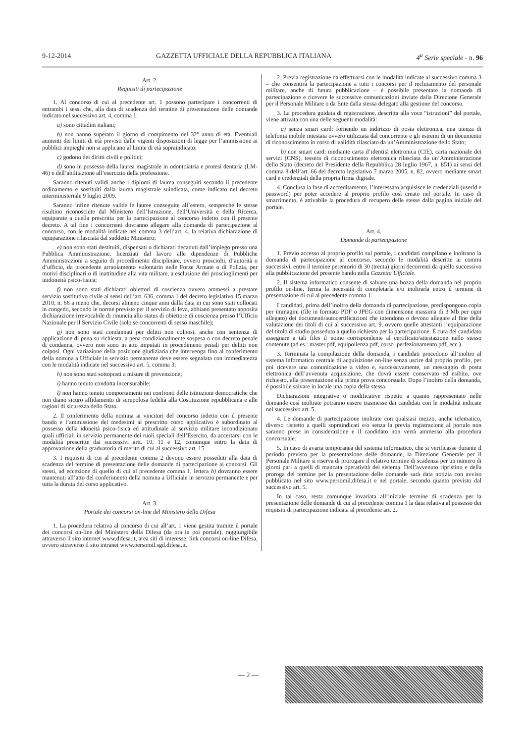9-12-2014 GAZZETTA UFFICIALE DELLA REPUBBLICA ITALIANA 4<sup>a</sup> Serie speciale - n. 96
Art. 2.
Requisiti di partecipazione
1. Al concorso di cui al precedente art. 1 possono partecipare i concorrenti di entrambi i sessi che, alla data di scadenza del termine di presentazione delle domande indicato nel successivo art. 4, comma 1:
a) sono cittadini italiani;
b) non hanno superato il giorno di compimento del 32° anno di età. Eventuali aumenti dei limiti di età previsti dalle vigenti disposizioni di legge per l’ammissione ai pubblici impieghi non si applicano al limite di età sopraindicato;
c) godono dei diritti civili e politici;
d) sono in possesso della laurea magistrale in odontoiatria e protesi dentaria (LM-46) e dell’abilitazione all’esercizio della professione.
Saranno ritenuti validi anche i diplomi di laurea conseguiti secondo il precedente ordinamento e sostituiti dalla laurea magistrale suindicata, come indicato nel decreto interministeriale 9 luglio 2009.
Saranno infine ritenute valide le lauree conseguite all’estero, sempreché le stesse risultino riconosciute dal Ministero dell’Istruzione, dell’Università e della Ricerca, equiparate a quella prescritta per la partecipazione al concorso indetto con il presente decreto. A tal fine i concorrenti dovranno allegare alla domanda di partecipazione al concorso, con le modalità indicate nel comma 3 dell’art. 4, la relativa dichiarazione di equiparazione rilasciata dal suddetto Ministero;
e) non sono stati destituiti, dispensati o dichiarati decaduti dall’impiego presso una Pubblica Amministrazione, licenziati dal lavoro alle dipendenze di Pubbliche Amministrazioni a seguito di procedimento disciplinare, ovvero prosciolti, d’autorità o d’ufficio, da precedente arruolamento volontario nelle Forze Armate o di Polizia, per motivi disciplinari o di inattitudine alla vita militare, a esclusione dei proscioglimenti per inidoneità psico-fisica;
f) non sono stati dichiarati obiettori di coscienza ovvero ammessi a prestare servizio sostitutivo civile ai sensi dell’art. 636, comma 1 del decreto legislativo 15 marzo 2010, n. 66 a meno che, decorsi almeno cinque anni dalla data in cui sono stati collocati in congedo, secondo le norme previste per il servizio di leva, abbiano presentato apposita dichiarazione irrevocabile di rinuncia allo status di obiettore di coscienza presso l’Ufficio Nazionale per il Servizio Civile (solo se concorrenti di sesso maschile);
g) non sono stati condannati per delitti non colposi, anche con sentenza di applicazione di pena su richiesta, a pena condizionalmente sospesa o con decreto penale di condanna, ovvero non sono in atto imputati in procedimenti penali per delitti non colposi. Ogni variazione della posizione giudiziaria che intervenga fino al conferimento della nomina a Ufficiale in servizio permanente deve essere segnalata con immediatezza con le modalità indicate nel successivo art. 5, comma 3;
h) non sono stati sottoposti a misure di prevenzione;
i) hanno tenuto condotta incensurabile;
l) non hanno tenuto comportamenti nei confronti delle istituzioni democratiche che non diano sicuro affidamento di scrupolosa fedeltà alla Costituzione repubblicana e alle ragioni di sicurezza dello Stato.
2. Il conferimento della nomina ai vincitori del concorso indetto con il presente bando e l’ammissione dei medesimi al prescritto corso applicativo è subordinato al possesso della idoneità psico-fisica ed attitudinale al servizio militare incondizionato quali ufficiali in servizio permanente dei ruoli speciali dell’Esercito, da accertarsi con le modalità prescritte dai successivi artt. 10, 11 e 12, comunque entro la data di approvazione della graduatoria di merito di cui al successivo art. 15.
3. I requisiti di cui al precedente comma 2 devono essere posseduti alla data di scadenza del termine di presentazione delle domande di partecipazione ai concorsi. Gli stessi, ad eccezione di quello di cui al precedente comma 1, lettera b) dovranno essere mantenuti all’atto del conferimento della nomina a Ufficiale in servizio permanente e per tutta la durata del corso applicativo.
Art. 3.
Portale dei concorsi on-line del Ministero della Difesa
1. La procedura relativa al concorso di cui all’art. 1 viene gestita tramite il portale dei concorsi on-line del Ministero della Difesa (da ora in poi portale), raggiungibile attraverso il sito internet www.difesa.it, area siti di interesse, link concorsi on-line Difesa, ovvero attraverso il sito intranet www.persomil.sgd.difesa.it.
2. Previa registrazione da effettuarsi con le modalità indicate al successivo comma 3 – che consentirà la partecipazione a tutti i concorsi per il reclutamento del personale militare, anche di futura pubblicazione – è possibile presentare la domanda di partecipazione e ricevere le successive comunicazioni inviate dalla Direzione Generale per il Personale Militare o da Ente dalla stessa delegato alla gestione del concorso.
3. La procedura guidata di registrazione, descritta alla voce “istruzioni” del portale, viene attivata con una delle seguenti modalità:
a) senza smart card: fornendo un indirizzo di posta elettronica, una utenza di telefonia mobile intestata ovvero utilizzata dal concorrente e gli estremi di un documento di riconoscimento in corso di validità rilasciato da un’Amministrazione dello Stato;
b) con smart card: mediante carta d’identità elettronica (CIE), carta nazionale dei servizi (CNS), tessera di riconoscimento elettronica rilasciata da un’Amministrazione dello Stato (decreto del Presidente della Repubblica 28 luglio 1967, n. 851) ai sensi del comma 8 dell’art. 66 del decreto legislativo 7 marzo 2005, n. 82, ovvero mediante smart card e credenziali della propria firma digitale.
4. Conclusa la fase di accreditamento, l’interessato acquisisce le credenziali (userid e password) per poter accedere al proprio profilo così creato nel portale. In caso di smarrimento, è attivabile la procedura di recupero delle stesse dalla pagina iniziale del portale.
Art. 4.
Domande di partecipazione
1. Previo accesso al proprio profilo sul portale, i candidati compilano e inoltrano la domanda di partecipazione al concorso, secondo le modalità descritte ai commi successivi, entro il termine perentorio di 30 (trenta) giorni decorrenti da quello successivo alla pubblicazione del presente bando nella Gazzetta Ufficiale.
2. Il sistema informatico consente di salvare una bozza della domanda nel proprio profilo on-line, ferma la necessità di completarla e/o inoltrarla entro il termine di presentazione di cui al precedente comma 1.
I candidati, prima dell’inoltro della domanda di partecipazione, predispongono copia per immagini (file in formato PDF o JPEG con dimensione massima di 3 Mb per ogni allegato) dei documenti/autocertificazioni che intendono o devono allegare al fine della valutazione dei titoli di cui al successivo art. 9, ovvero quelle attestanti l’equiparazione del titolo di studio posseduto a quello richiesto per la partecipazione. È cura del candidato assegnare a tali files il nome corrispondente al certificato/attestazione nello stesso contenute (ad es.: master.pdf, equipollenza.pdf, corso_perfezionamento.pdf, ecc.).
3. Terminata la compilazione della domanda, i candidati procedono all’inoltro al sistema informatico centrale di acquisizione on-line senza uscire dal proprio profilo, per poi ricevere una comunicazione a video e, successivamente, un messaggio di posta elettronica dell’avvenuta acquisizione, che dovrà essere conservato ed esibito, ove richiesto, alla presentazione alla prima prova concorsuale. Dopo l’inoltro della domanda, è possibile salvare in locale una copia della stessa.
Dichiarazioni integrative o modificative rispetto a quanto rappresentato nelle domande così inoltrate potranno essere trasmesse dai candidati con le modalità indicate nel successivo art. 5.
4. Le domande di partecipazione inoltrate con qualsiasi mezzo, anche telematico, diverso rispetto a quelli sopraindicati e/o senza la previa registrazione al portale non saranno prese in considerazione e il candidato non verrà ammesso alla procedura concorsuale.
5. In caso di avaria temporanea del sistema informatico, che si verificasse durante il periodo previsto per la presentazione delle domande, la Direzione Generale per il Personale Militare si riserva di prorogare il relativo termine di scadenza per un numero di giorni pari a quelli di mancata operatività del sistema. Dell’avvenuto ripristino e della proroga del termine per la presentazione delle domande sarà data notizia con avviso pubblicato nel sito www.persomil.difesa.it e nel portale, secondo quanto previsto dal successivo art. 5.
In tal caso, resta comunque invariata all’iniziale termine di scadenza per la presentazione delle domande di cui al precedente comma 1 la data relativa al possesso dei requisiti di partecipazione indicata al precedente art. 2.
— 2 —